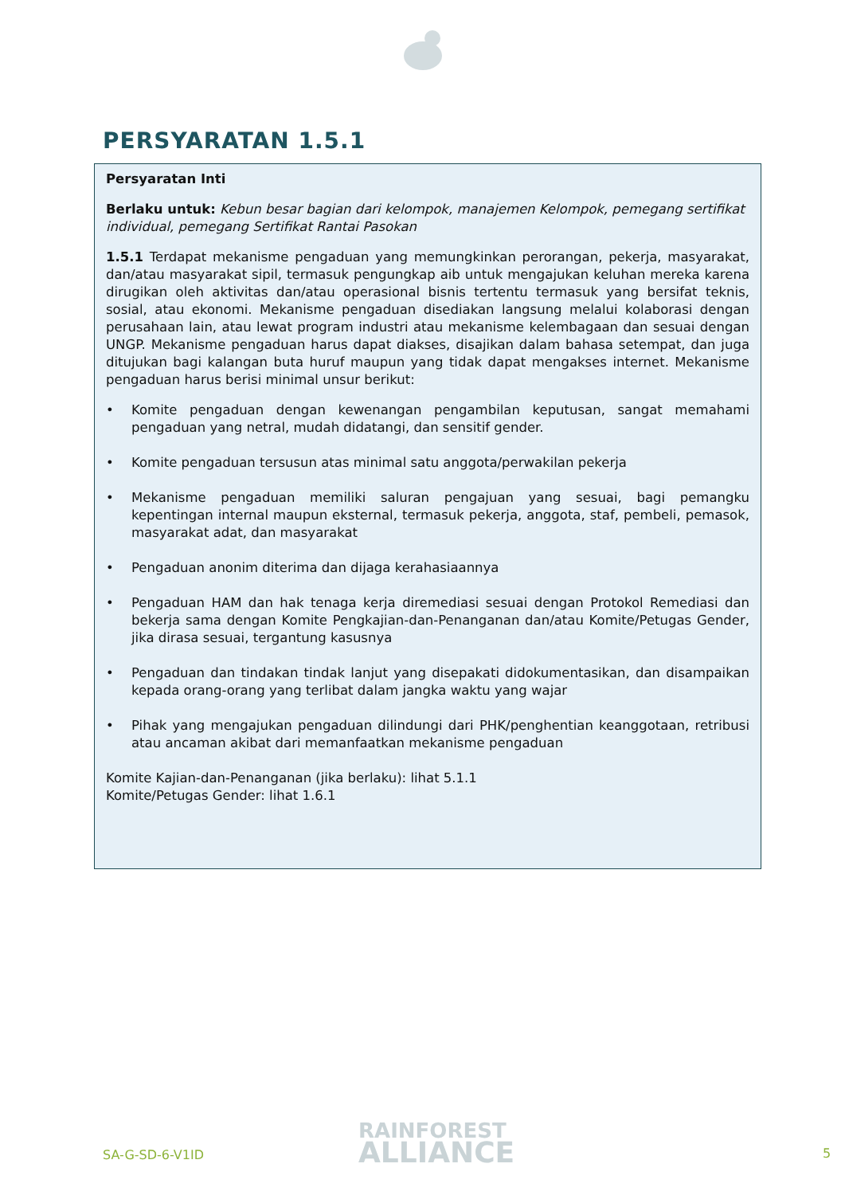PERSYARATAN 1.5.1
Persyaratan Inti
Berlaku untuk: Kebun besar bagian dari kelompok, manajemen Kelompok, pemegang sertifikat individual, pemegang Sertifikat Rantai Pasokan
1.5.1 Terdapat mekanisme pengaduan yang memungkinkan perorangan, pekerja, masyarakat, dan/atau masyarakat sipil, termasuk pengungkap aib untuk mengajukan keluhan mereka karena dirugikan oleh aktivitas dan/atau operasional bisnis tertentu termasuk yang bersifat teknis, sosial, atau ekonomi. Mekanisme pengaduan disediakan langsung melalui kolaborasi dengan perusahaan lain, atau lewat program industri atau mekanisme kelembagaan dan sesuai dengan UNGP. Mekanisme pengaduan harus dapat diakses, disajikan dalam bahasa setempat, dan juga ditujukan bagi kalangan buta huruf maupun yang tidak dapat mengakses internet. Mekanisme pengaduan harus berisi minimal unsur berikut:
• Komite pengaduan dengan kewenangan pengambilan keputusan, sangat memahami pengaduan yang netral, mudah didatangi, dan sensitif gender.
• Komite pengaduan tersusun atas minimal satu anggota/perwakilan pekerja
• Mekanisme pengaduan memiliki saluran pengajuan yang sesuai, bagi pemangku kepentingan internal maupun eksternal, termasuk pekerja, anggota, staf, pembeli, pemasok, masyarakat adat, dan masyarakat
• Pengaduan anonim diterima dan dijaga kerahasiaannya
• Pengaduan HAM dan hak tenaga kerja diremediasi sesuai dengan Protokol Remediasi dan bekerja sama dengan Komite Pengkajian-dan-Penanganan dan/atau Komite/Petugas Gender, jika dirasa sesuai, tergantung kasusnya
• Pengaduan dan tindakan tindak lanjut yang disepakati didokumentasikan, dan disampaikan kepada orang-orang yang terlibat dalam jangka waktu yang wajar
• Pihak yang mengajukan pengaduan dilindungi dari PHK/penghentian keanggotaan, retribusi atau ancaman akibat dari memanfaatkan mekanisme pengaduan
Komite Kajian-dan-Penanganan (jika berlaku): lihat 5.1.1
Komite/Petugas Gender: lihat 1.6.1
SA-G-SD-6-V1ID
RAINFOREST
ALLIANCE
5